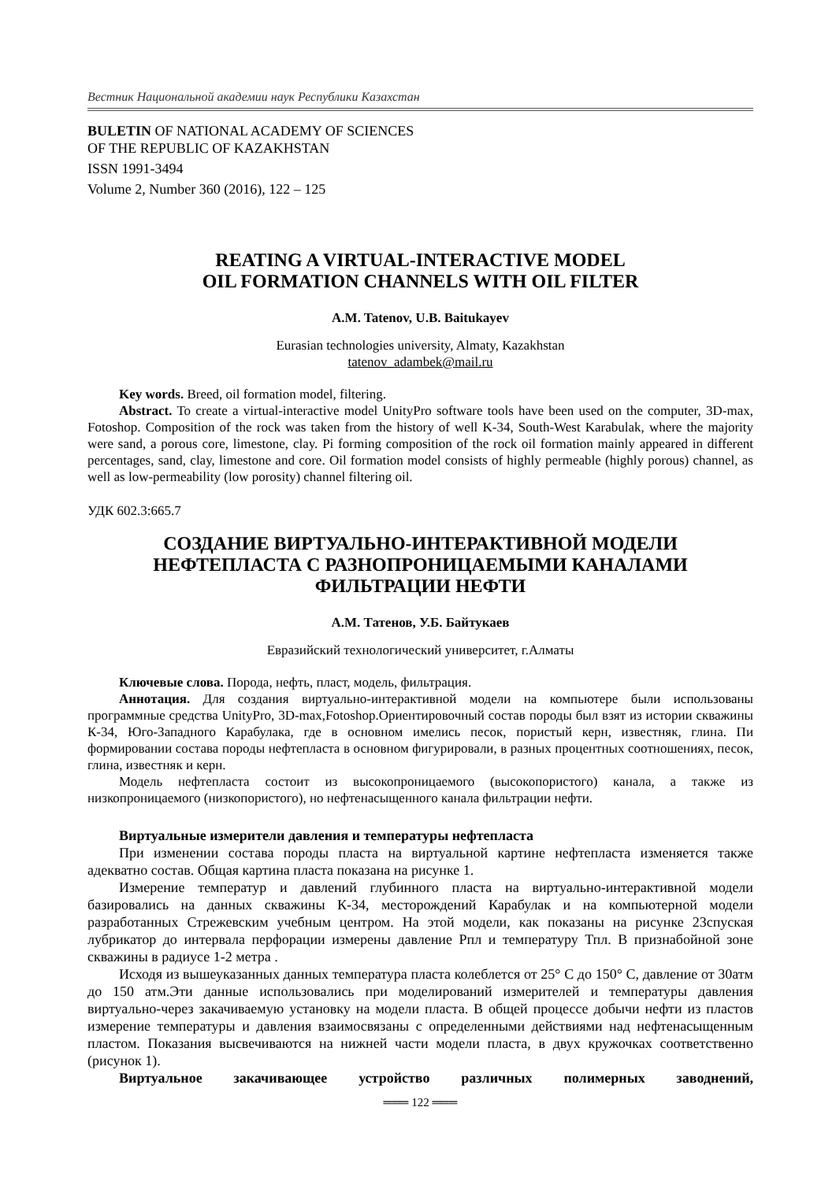Вестник Национальной академии наук Республики Казахстан
BULETIN OF NATIONAL ACADEMY OF SCIENCES
OF THE REPUBLIC OF KAZAKHSTAN
ISSN 1991-3494
Volume 2, Number 360 (2016), 122 – 125
REATING A VIRTUAL-INTERACTIVE MODEL
OIL FORMATION CHANNELS WITH OIL FILTER
A.M. Tatenov, U.B. Baitukayev
Eurasian technologies university, Almaty, Kazakhstan
tatenov_adambek@mail.ru
Key words. Breed, oil formation model, filtering.
Abstract. To create a virtual-interactive model UnityPro software tools have been used on the computer, 3D-max, Fotoshop. Composition of the rock was taken from the history of well K-34, South-West Karabulak, where the majority were sand, a porous core, limestone, clay. Pi forming composition of the rock oil formation mainly appeared in different percentages, sand, clay, limestone and core. Oil formation model consists of highly permeable (highly porous) channel, as well as low-permeability (low porosity) channel filtering oil.
УДК 602.3:665.7
СОЗДАНИЕ ВИРТУАЛЬНО-ИНТЕРАКТИВНОЙ МОДЕЛИ
НЕФТЕПЛАСТА С РАЗНОПРОНИЦАЕМЫМИ КАНАЛАМИ
ФИЛЬТРАЦИИ НЕФТИ
А.М. Татенов, У.Б. Байтукаев
Евразийский технологический университет, г.Алматы
Ключевые слова. Порода, нефть, пласт, модель, фильтрация.
Аннотация. Для создания виртуально-интерактивной модели на компьютере были использованы программные средства UnityPro, 3D-max,Fotoshop.Ориентировочный состав породы был взят из истории скважины К-34, Юго-Западного Карабулака, где в основном имелись песок, пористый керн, известняк, глина. Пи формировании состава породы нефтепласта в основном фигурировали, в разных процентных соотношениях, песок, глина, известняк и керн.
Модель нефтепласта состоит из высокопроницаемого (высокопористого) канала, а также из низкопроницаемого (низкопористого), но нефтенасыщенного канала фильтрации нефти.
Виртуальные измерители давления и температуры нефтепласта
При изменении состава породы пласта на виртуальной картине нефтепласта изменяется также адекватно состав. Общая картина пласта показана на рисунке 1.
Измерение температур и давлений глубинного пласта на виртуально-интерактивной модели базировались на данных скважины К-34, месторождений Карабулак и на компьютерной модели разработанных Стрежевским учебным центром. На этой модели, как показаны на рисунке 23спуская лубрикатор до интервала перфорации измерены давление Рпл и температуру Тпл. В признабойной зоне скважины в радиусе 1-2 метра .
Исходя из вышеуказанных данных температура пласта колеблется от 25° С до 150° С, давление от 30атм до 150 атм.Эти данные использовались при моделирований измерителей и температуры давления виртуально-через закачиваемую установку на модели пласта. В общей процессе добычи нефти из пластов измерение температуры и давления взаимосвязаны с определенными действиями над нефтенасыщенным пластом. Показания высвечиваются на нижней части модели пласта, в двух кружочках соответственно (рисунок 1).
Виртуальное закачивающее устройство различных полимерных заводнений,
═══ 122 ═══